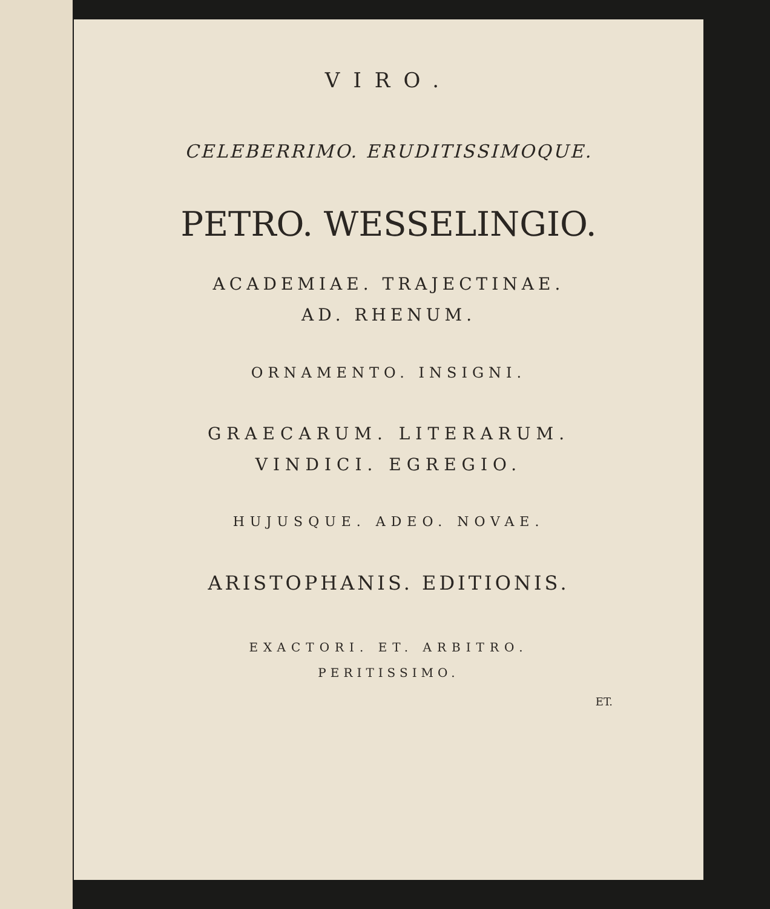VIRO.
CELEBERRIMO. ERUDITISSIMOQUE.
PETRO. WESSELINGIO.
ACADEMIAE. TRAJECTINAE.
AD. RHENUM.
ORNAMENTO. INSIGNI.
GRAECARUM. LITERARUM.
VINDICI. EGREGIO.
HUJUSQUE. ADEO. NOVAE.
ARISTOPHANIS. EDITIONIS.
EXACTORI. ET. ARBITRO.
PERITISSIMO.
ET.